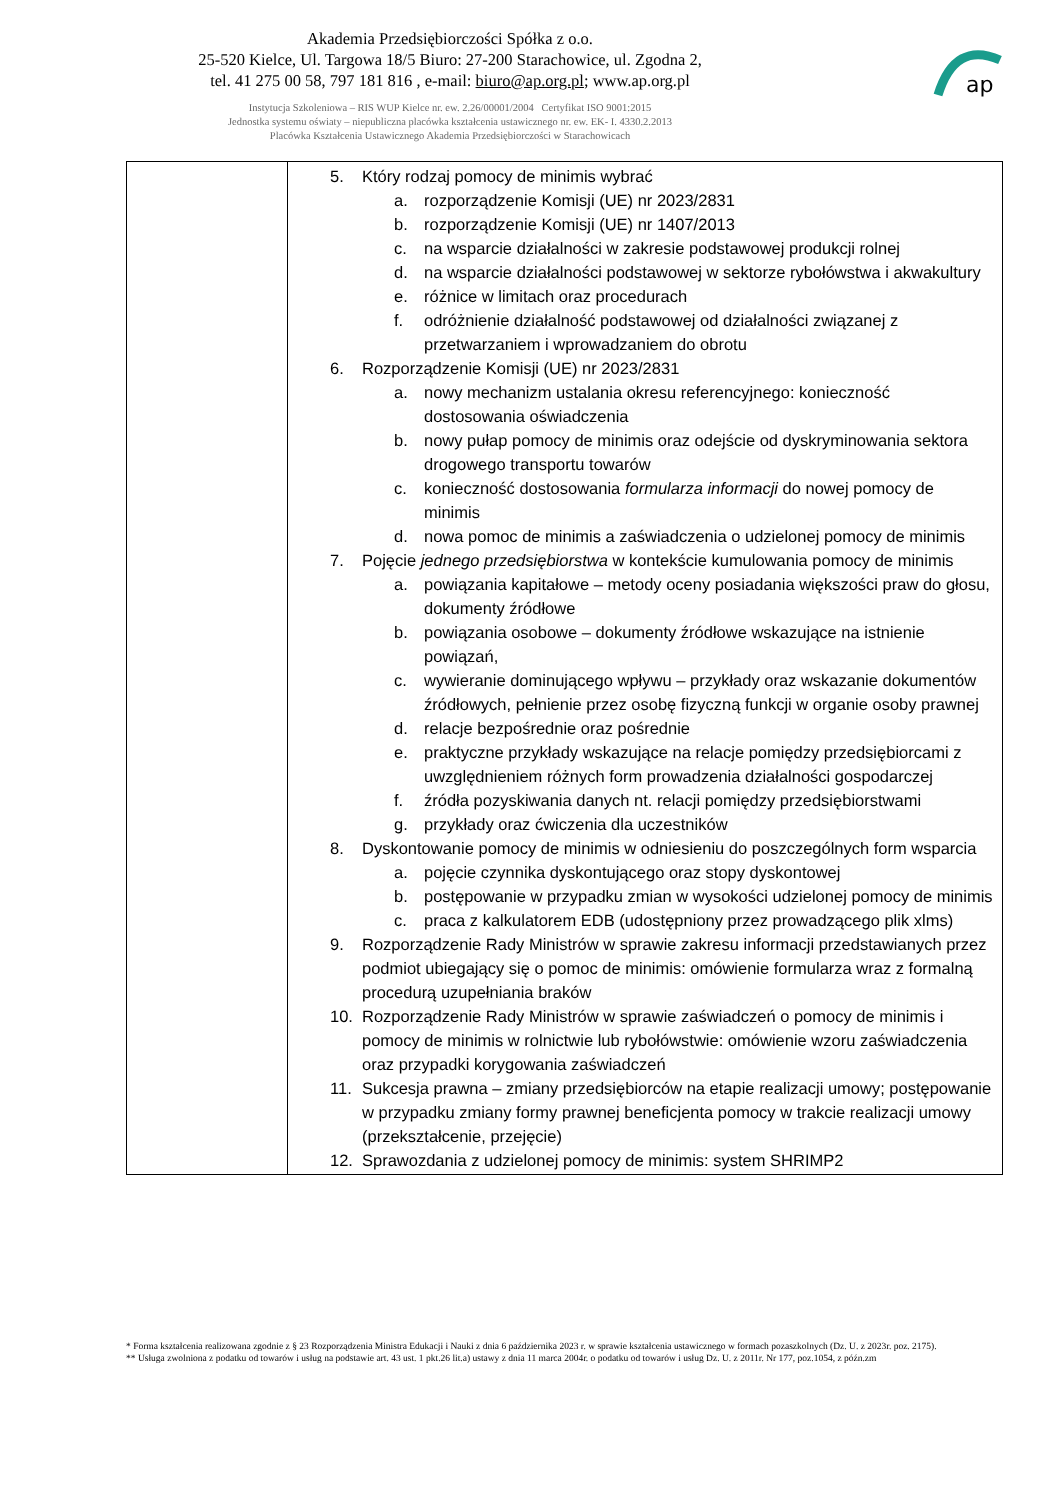Akademia Przedsiębiorczości Spółka z o.o.
25-520 Kielce, Ul. Targowa 18/5 Biuro: 27-200 Starachowice, ul. Zgodna 2,
tel. 41 275 00 58, 797 181 816 , e-mail: biuro@ap.org.pl; www.ap.org.pl
Instytucja Szkoleniowa – RIS WUP Kielce nr. ew. 2.26/00001/2004 Certyfikat ISO 9001:2015
Jednostka systemu oświaty – niepubliczna placówka kształcenia ustawicznego nr. ew. EK- I. 4330.2.2013
Placówka Kształcenia Ustawicznego Akademia Przedsiębiorczości w Starachowicach
ap
| | 5. Który rodzaj pomocy de minimis wybrać a. rozporządzenie Komisji (UE) nr 2023/2831 b. rozporządzenie Komisji (UE) nr 1407/2013 c. na wsparcie działalności w zakresie podstawowej produkcji rolnej d. na wsparcie działalności podstawowej w sektorze rybołówstwa i akwakultury e. różnice w limitach oraz procedurach f. odróżnienie działalność podstawowej od działalności związanej z przetwarzaniem i wprowadzaniem do obrotu 6. Rozporządzenie Komisji (UE) nr 2023/2831 a. nowy mechanizm ustalania okresu referencyjnego: konieczność dostosowania oświadczenia b. nowy pułap pomocy de minimis oraz odejście od dyskryminowania sektora drogowego transportu towarów c. konieczność dostosowania formularza informacji do nowej pomocy de minimis d. nowa pomoc de minimis a zaświadczenia o udzielonej pomocy de minimis 7. Pojęcie jednego przedsiębiorstwa w kontekście kumulowania pomocy de minimis a. powiązania kapitałowe – metody oceny posiadania większości praw do głosu, dokumenty źródłowe b. powiązania osobowe – dokumenty źródłowe wskazujące na istnienie powiązań, c. wywieranie dominującego wpływu – przykłady oraz wskazanie dokumentów źródłowych, pełnienie przez osobę fizyczną funkcji w organie osoby prawnej d. relacje bezpośrednie oraz pośrednie e. praktyczne przykłady wskazujące na relacje pomiędzy przedsiębiorcami z uwzględnieniem różnych form prowadzenia działalności gospodarczej f. źródła pozyskiwania danych nt. relacji pomiędzy przedsiębiorstwami g. przykłady oraz ćwiczenia dla uczestników 8. Dyskontowanie pomocy de minimis w odniesieniu do poszczególnych form wsparcia a. pojęcie czynnika dyskontującego oraz stopy dyskontowej b. postępowanie w przypadku zmian w wysokości udzielonej pomocy de minimis c. praca z kalkulatorem EDB (udostępniony przez prowadzącego plik xlms) 9. Rozporządzenie Rady Ministrów w sprawie zakresu informacji przedstawianych przez podmiot ubiegający się o pomoc de minimis: omówienie formularza wraz z formalną procedurą uzupełniania braków 10. Rozporządzenie Rady Ministrów w sprawie zaświadczeń o pomocy de minimis i pomocy de minimis w rolnictwie lub rybołówstwie: omówienie wzoru zaświadczenia oraz przypadki korygowania zaświadczeń 11. Sukcesja prawna – zmiany przedsiębiorców na etapie realizacji umowy; postępowanie w przypadku zmiany formy prawnej beneficjenta pomocy w trakcie realizacji umowy (przekształcenie, przejęcie) 12. Sprawozdania z udzielonej pomocy de minimis: system SHRIMP2 |
* Forma kształcenia realizowana zgodnie z § 23 Rozporządzenia Ministra Edukacji i Nauki z dnia 6 października 2023 r. w sprawie kształcenia ustawicznego w formach pozaszkolnych (Dz. U. z 2023r. poz. 2175).
** Usługa zwolniona z podatku od towarów i usług na podstawie art. 43 ust. 1 pkt.26 lit.a) ustawy z dnia 11 marca 2004r. o podatku od towarów i usług Dz. U. z 2011r. Nr 177, poz.1054, z późn.zm